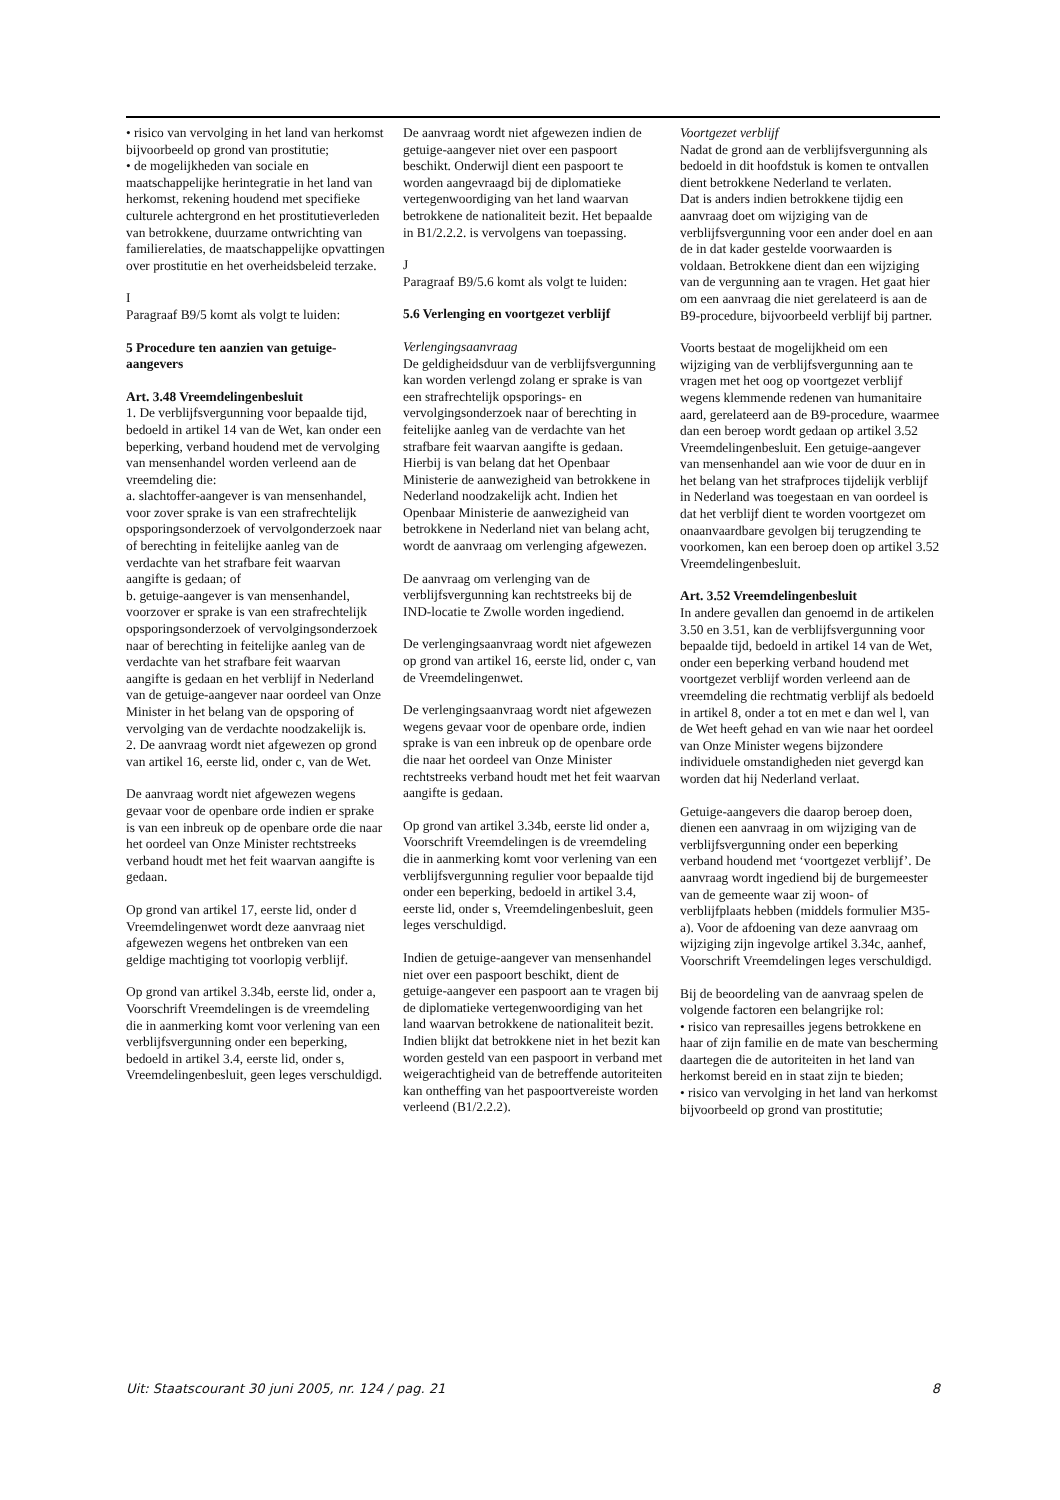• risico van vervolging in het land van herkomst bijvoorbeeld op grond van prostitutie;
• de mogelijkheden van sociale en maatschappelijke herintegratie in het land van herkomst, rekening houdend met specifieke culturele achtergrond en het prostitutieverleden van betrokkene, duurzame ontwrichting van familierelaties, de maatschappelijke opvattingen over prostitutie en het overheidsbeleid terzake.
I
Paragraaf B9/5 komt als volgt te luiden:
5 Procedure ten aanzien van getuige-aangevers
Art. 3.48 Vreemdelingenbesluit
1. De verblijfsvergunning voor bepaalde tijd, bedoeld in artikel 14 van de Wet, kan onder een beperking, verband houdend met de vervolging van mensenhandel worden verleend aan de vreemdeling die:
a. slachtoffer-aangever is van mensenhandel, voor zover sprake is van een strafrechtelijk opsporingsonderzoek of vervolgonderzoek naar of berechting in feitelijke aanleg van de verdachte van het strafbare feit waarvan aangifte is gedaan; of
b. getuige-aangever is van mensenhandel, voorzover er sprake is van een strafrechtelijk opsporingsonderzoek of vervolgingsonderzoek naar of berechting in feitelijke aanleg van de verdachte van het strafbare feit waarvan aangifte is gedaan en het verblijf in Nederland van de getuige-aangever naar oordeel van Onze Minister in het belang van de opsporing of vervolging van de verdachte noodzakelijk is.
2. De aanvraag wordt niet afgewezen op grond van artikel 16, eerste lid, onder c, van de Wet.
De aanvraag wordt niet afgewezen wegens gevaar voor de openbare orde indien er sprake is van een inbreuk op de openbare orde die naar het oordeel van Onze Minister rechtstreeks verband houdt met het feit waarvan aangifte is gedaan.
Op grond van artikel 17, eerste lid, onder d Vreemdelingenwet wordt deze aanvraag niet afgewezen wegens het ontbreken van een geldige machtiging tot voorlopig verblijf.
Op grond van artikel 3.34b, eerste lid, onder a, Voorschrift Vreemdelingen is de vreemdeling die in aanmerking komt voor verlening van een verblijfsvergunning onder een beperking, bedoeld in artikel 3.4, eerste lid, onder s, Vreemdelingenbesluit, geen leges verschuldigd.
De aanvraag wordt niet afgewezen indien de getuige-aangever niet over een paspoort beschikt. Onderwijl dient een paspoort te worden aangevraagd bij de diplomatieke vertegenwoordiging van het land waarvan betrokkene de nationaliteit bezit. Het bepaalde in B1/2.2.2. is vervolgens van toepassing.
J
Paragraaf B9/5.6 komt als volgt te luiden:
5.6 Verlenging en voortgezet verblijf
Verlengingsaanvraag
De geldigheidsduur van de verblijfsvergunning kan worden verlengd zolang er sprake is van een strafrechtelijk opsporings- en vervolgingsonderzoek naar of berechting in feitelijke aanleg van de verdachte van het strafbare feit waarvan aangifte is gedaan.
Hierbij is van belang dat het Openbaar Ministerie de aanwezigheid van betrokkene in Nederland noodzakelijk acht. Indien het Openbaar Ministerie de aanwezigheid van betrokkene in Nederland niet van belang acht, wordt de aanvraag om verlenging afgewezen.
De aanvraag om verlenging van de verblijfsvergunning kan rechtstreeks bij de IND-locatie te Zwolle worden ingediend.
De verlengingsaanvraag wordt niet afgewezen op grond van artikel 16, eerste lid, onder c, van de Vreemdelingenwet.
De verlengingsaanvraag wordt niet afgewezen wegens gevaar voor de openbare orde, indien sprake is van een inbreuk op de openbare orde die naar het oordeel van Onze Minister rechtstreeks verband houdt met het feit waarvan aangifte is gedaan.
Op grond van artikel 3.34b, eerste lid onder a, Voorschrift Vreemdelingen is de vreemdeling die in aanmerking komt voor verlening van een verblijfsvergunning regulier voor bepaalde tijd onder een beperking, bedoeld in artikel 3.4, eerste lid, onder s, Vreemdelingenbesluit, geen leges verschuldigd.
Indien de getuige-aangever van mensenhandel niet over een paspoort beschikt, dient de getuige-aangever een paspoort aan te vragen bij de diplomatieke vertegenwoordiging van het land waarvan betrokkene de nationaliteit bezit. Indien blijkt dat betrokkene niet in het bezit kan worden gesteld van een paspoort in verband met weigerachtigheid van de betreffende autoriteiten kan ontheffing van het paspoortvereiste worden verleend (B1/2.2.2).
Voortgezet verblijf
Nadat de grond aan de verblijfsvergunning als bedoeld in dit hoofdstuk is komen te ontvallen dient betrokkene Nederland te verlaten.
Dat is anders indien betrokkene tijdig een aanvraag doet om wijziging van de verblijfsvergunning voor een ander doel en aan de in dat kader gestelde voorwaarden is voldaan. Betrokkene dient dan een wijziging van de vergunning aan te vragen. Het gaat hier om een aanvraag die niet gerelateerd is aan de B9-procedure, bijvoorbeeld verblijf bij partner.
Voorts bestaat de mogelijkheid om een wijziging van de verblijfsvergunning aan te vragen met het oog op voortgezet verblijf wegens klemmende redenen van humanitaire aard, gerelateerd aan de B9-procedure, waarmee dan een beroep wordt gedaan op artikel 3.52 Vreemdelingenbesluit. Een getuige-aangever van mensenhandel aan wie voor de duur en in het belang van het strafproces tijdelijk verblijf in Nederland was toegestaan en van oordeel is dat het verblijf dient te worden voortgezet om onaanvaardbare gevolgen bij terugzending te voorkomen, kan een beroep doen op artikel 3.52 Vreemdelingenbesluit.
Art. 3.52 Vreemdelingenbesluit
In andere gevallen dan genoemd in de artikelen 3.50 en 3.51, kan de verblijfsvergunning voor bepaalde tijd, bedoeld in artikel 14 van de Wet, onder een beperking verband houdend met voortgezet verblijf worden verleend aan de vreemdeling die rechtmatig verblijf als bedoeld in artikel 8, onder a tot en met e dan wel l, van de Wet heeft gehad en van wie naar het oordeel van Onze Minister wegens bijzondere individuele omstandigheden niet gevergd kan worden dat hij Nederland verlaat.
Getuige-aangevers die daarop beroep doen, dienen een aanvraag in om wijziging van de verblijfsvergunning onder een beperking verband houdend met ‘voortgezet verblijf’. De aanvraag wordt ingediend bij de burgemeester van de gemeente waar zij woon- of verblijfplaats hebben (middels formulier M35-a). Voor de afdoening van deze aanvraag om wijziging zijn ingevolge artikel 3.34c, aanhef, Voorschrift Vreemdelingen leges verschuldigd.
Bij de beoordeling van de aanvraag spelen de volgende factoren een belangrijke rol:
• risico van represailles jegens betrokkene en haar of zijn familie en de mate van bescherming daartegen die de autoriteiten in het land van herkomst bereid en in staat zijn te bieden;
• risico van vervolging in het land van herkomst bijvoorbeeld op grond van prostitutie;
Uit: Staatscourant 30 juni 2005, nr. 124 / pag. 21 8